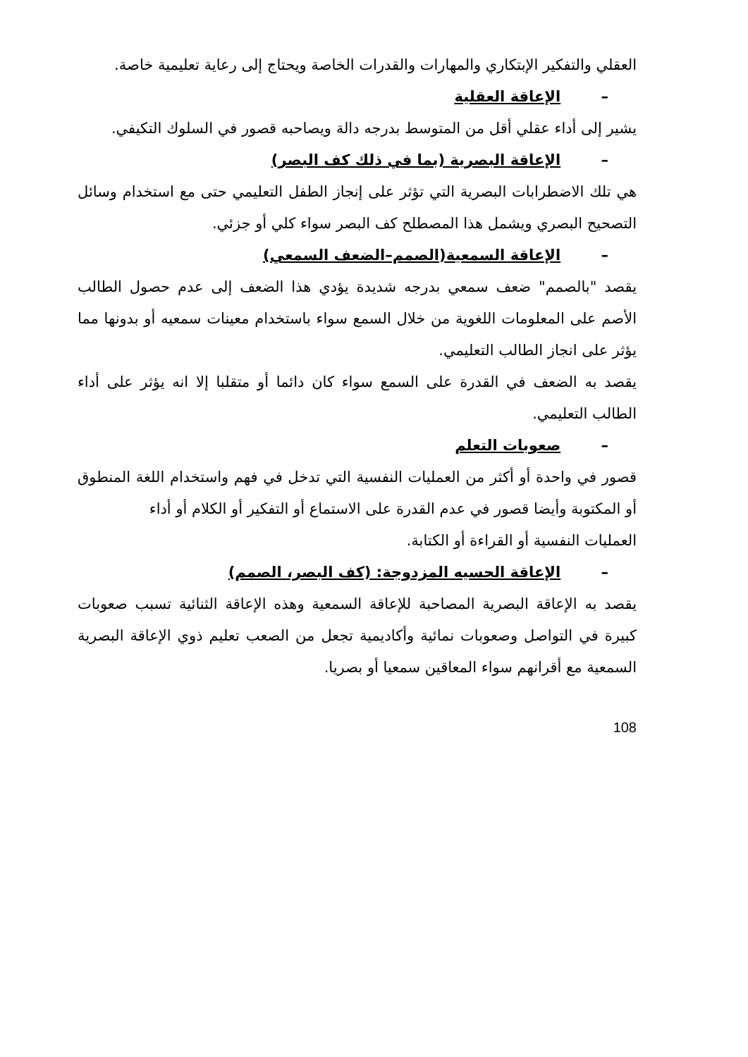العقلي والتفكير الإبتكاري والمهارات والقدرات الخاصة ويحتاج إلى رعاية تعليمية خاصة.
– الإعاقة العقلية
يشير إلى أداء عقلي أقل من المتوسط بدرجه دالة ويصاحبه قصور في السلوك التكيفي.
– الإعاقة البصرية (بما في ذلك كف البصر)
هي تلك الاضطرابات البصرية التي تؤثر على إنجاز الطفل التعليمي حتى مع استخدام وسائل التصحيح البصري ويشمل هذا المصطلح كف البصر سواء كلي أو جزئي.
– الإعاقة السمعية(الصمم–الضعف السمعي)
يقصد "بالصمم" ضعف سمعي بدرجه شديدة يؤدي هذا الضعف إلى عدم حصول الطالب الأصم على المعلومات اللغوية من خلال السمع سواء باستخدام معينات سمعيه أو بدونها مما يؤثر على انجاز الطالب التعليمي.
يقصد به الضعف في القدرة على السمع سواء كان دائما أو متقلبا إلا انه يؤثر على أداء الطالب التعليمي.
– صعوبات التعلم
قصور في واحدة أو أكثر من العمليات النفسية التي تدخل في فهم واستخدام اللغة المنطوق أو المكتوبة وأيضا قصور في عدم القدرة على الاستماع أو التفكير أو الكلام أو أداء
العمليات النفسية أو القراءة أو الكتابة.
– الإعاقة الحسيه المزدوجة: (كف البصر، الصمم)
يقصد به الإعاقة البصرية المصاحبة للإعاقة السمعية وهذه الإعاقة الثنائية تسبب صعوبات كبيرة في التواصل وصعوبات نمائية وأكاديمية تجعل من الصعب تعليم ذوي الإعاقة البصرية السمعية مع أقرانهم سواء المعاقين سمعيا أو بصريا.
108